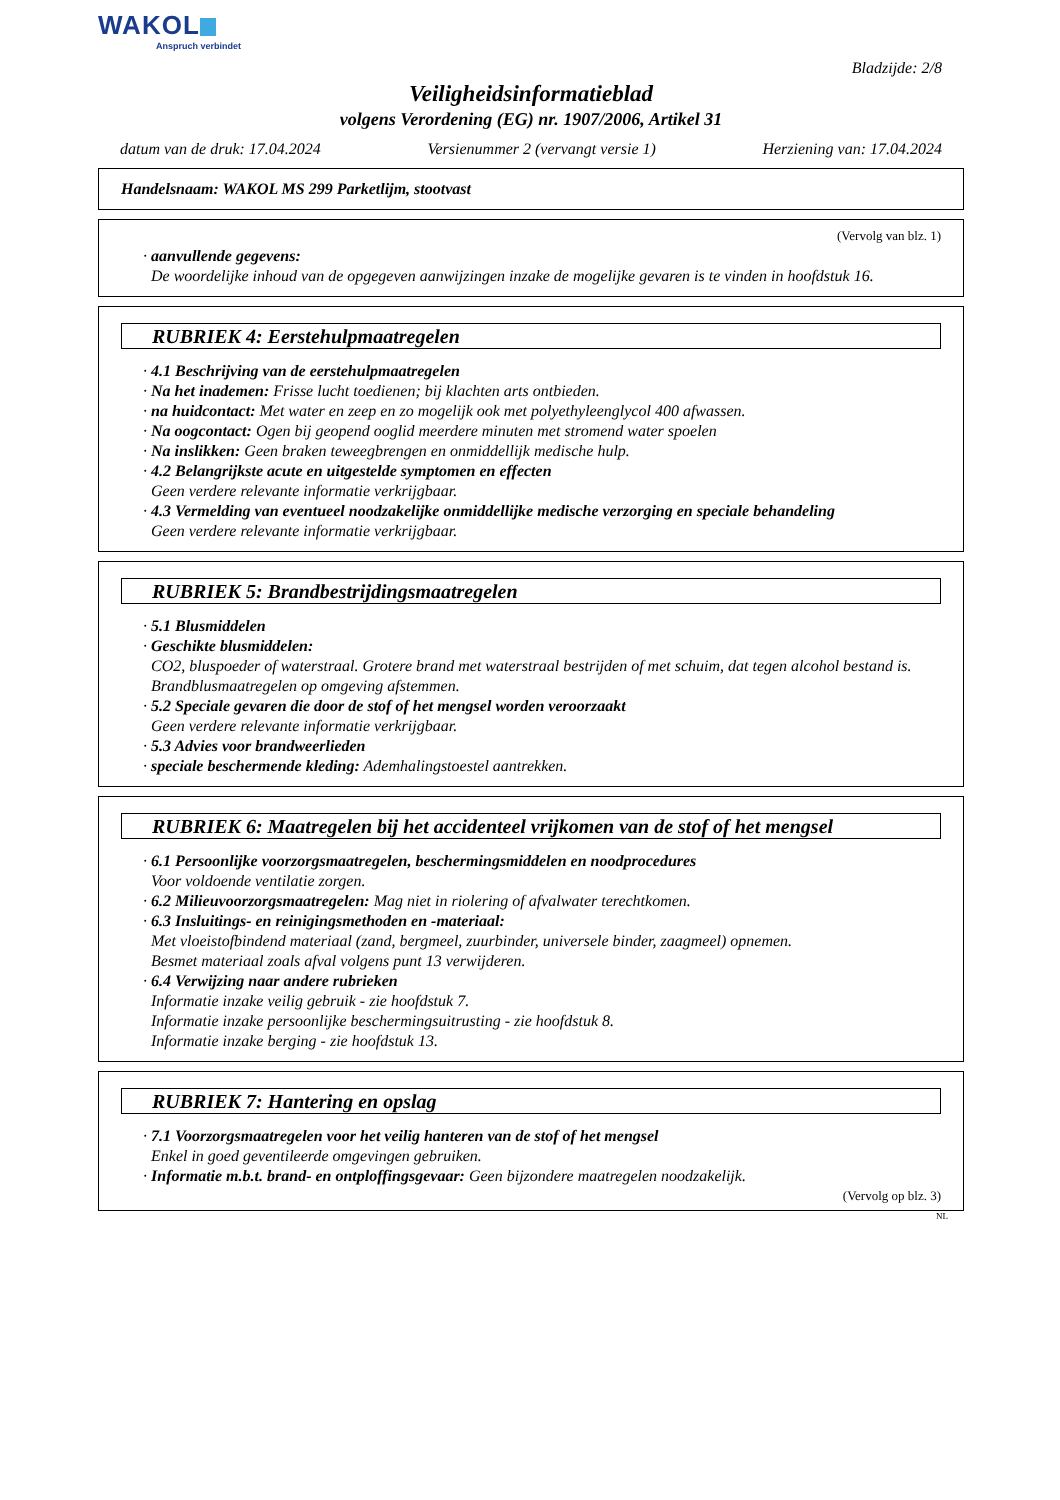WAKOL
Anspruch verbindet
Bladzijde: 2/8
Veiligheidsinformatieblad
volgens Verordening (EG) nr. 1907/2006, Artikel 31
datum van de druk: 17.04.2024 Versienummer 2 (vervangt versie 1) Herziening van: 17.04.2024
Handelsnaam: WAKOL MS 299 Parketlijm, stootvast
(Vervolg van blz. 1)
· aanvullende gegevens:
De woordelijke inhoud van de opgegeven aanwijzingen inzake de mogelijke gevaren is te vinden in hoofdstuk 16.
RUBRIEK 4: Eerstehulpmaatregelen
· 4.1 Beschrijving van de eerstehulpmaatregelen
· Na het inademen: Frisse lucht toedienen; bij klachten arts ontbieden.
· na huidcontact: Met water en zeep en zo mogelijk ook met polyethyleenglycol 400 afwassen.
· Na oogcontact: Ogen bij geopend ooglid meerdere minuten met stromend water spoelen
· Na inslikken: Geen braken teweegbrengen en onmiddellijk medische hulp.
· 4.2 Belangrijkste acute en uitgestelde symptomen en effecten
Geen verdere relevante informatie verkrijgbaar.
· 4.3 Vermelding van eventueel noodzakelijke onmiddellijke medische verzorging en speciale behandeling
Geen verdere relevante informatie verkrijgbaar.
RUBRIEK 5: Brandbestrijdingsmaatregelen
· 5.1 Blusmiddelen
· Geschikte blusmiddelen:
CO2, bluspoeder of waterstraal. Grotere brand met waterstraal bestrijden of met schuim, dat tegen alcohol bestand is.
Brandblusmaatregelen op omgeving afstemmen.
· 5.2 Speciale gevaren die door de stof of het mengsel worden veroorzaakt
Geen verdere relevante informatie verkrijgbaar.
· 5.3 Advies voor brandweerlieden
· speciale beschermende kleding: Ademhalingstoestel aantrekken.
RUBRIEK 6: Maatregelen bij het accidenteel vrijkomen van de stof of het mengsel
· 6.1 Persoonlijke voorzorgsmaatregelen, beschermingsmiddelen en noodprocedures
Voor voldoende ventilatie zorgen.
· 6.2 Milieuvoorzorgsmaatregelen: Mag niet in riolering of afvalwater terechtkomen.
· 6.3 Insluitings- en reinigingsmethoden en -materiaal:
Met vloeistofbindend materiaal (zand, bergmeel, zuurbinder, universele binder, zaagmeel) opnemen.
Besmet materiaal zoals afval volgens punt 13 verwijderen.
· 6.4 Verwijzing naar andere rubrieken
Informatie inzake veilig gebruik - zie hoofdstuk 7.
Informatie inzake persoonlijke beschermingsuitrusting - zie hoofdstuk 8.
Informatie inzake berging - zie hoofdstuk 13.
RUBRIEK 7: Hantering en opslag
· 7.1 Voorzorgsmaatregelen voor het veilig hanteren van de stof of het mengsel
Enkel in goed geventileerde omgevingen gebruiken.
· Informatie m.b.t. brand- en ontploffingsgevaar: Geen bijzondere maatregelen noodzakelijk.
(Vervolg op blz. 3)
NL